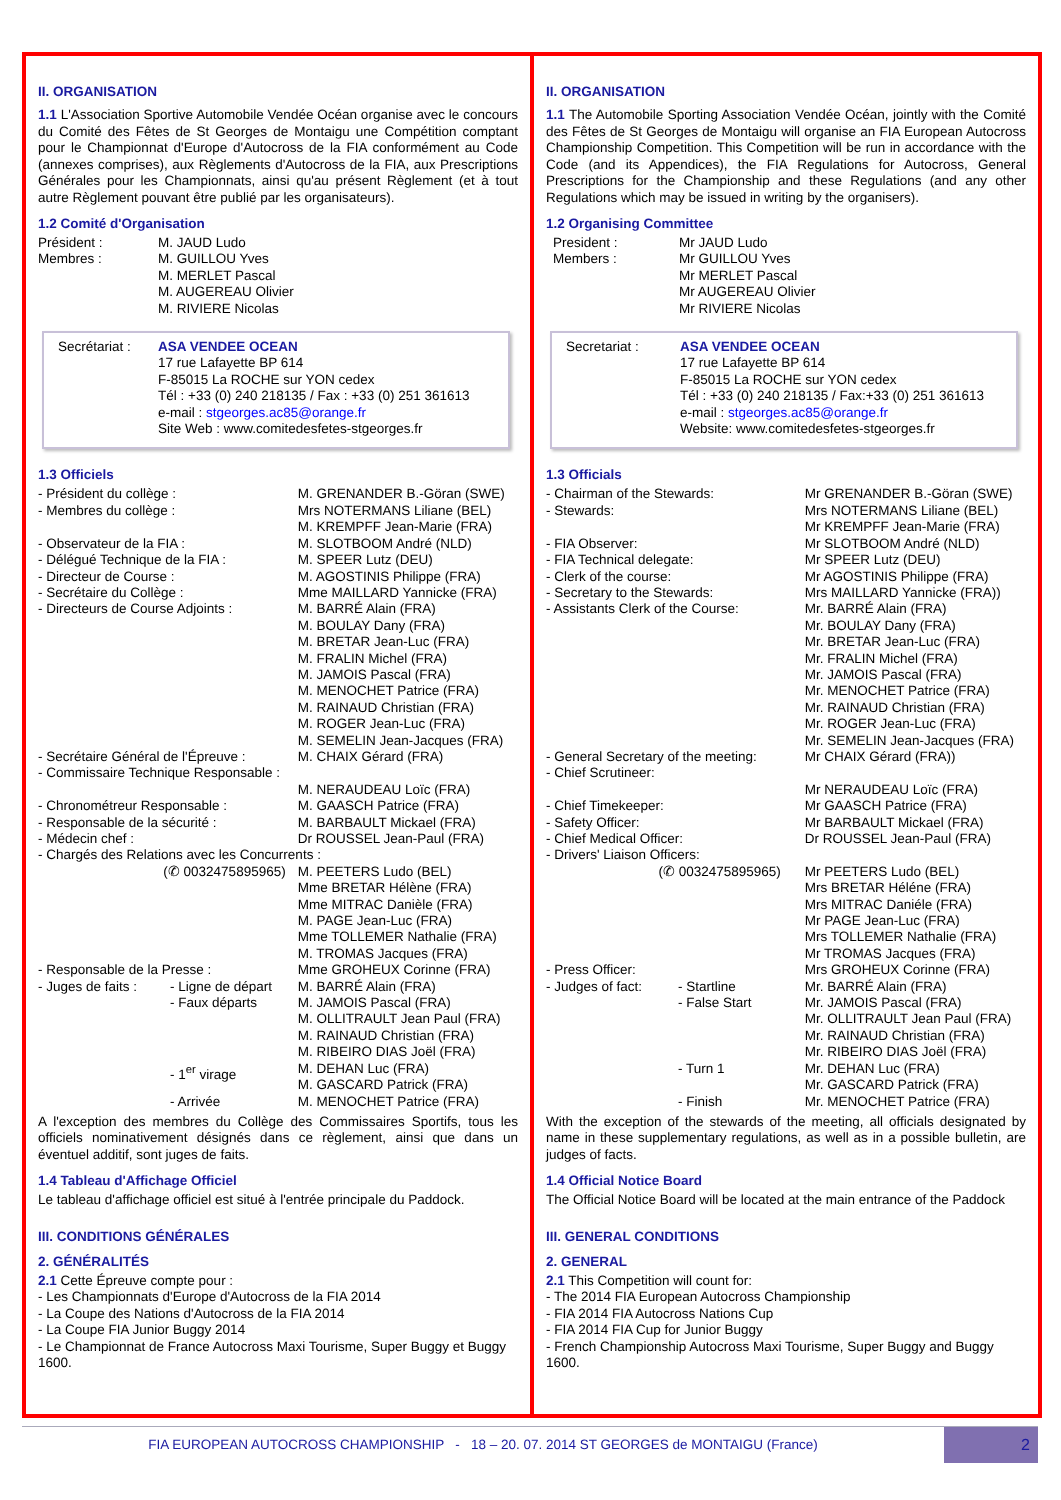II. ORGANISATION
1.1 L'Association Sportive Automobile Vendée Océan organise avec le concours du Comité des Fêtes de St Georges de Montaigu une Compétition comptant pour le Championnat d'Europe d'Autocross de la FIA conformément au Code (annexes comprises), aux Règlements d'Autocross de la FIA, aux Prescriptions Générales pour les Championnats, ainsi qu'au présent Règlement (et à tout autre Règlement pouvant être publié par les organisateurs).
1.2 Comité d'Organisation
| Président : | M. JAUD Ludo |
| Membres : | M. GUILLOU Yves M. MERLET Pascal M. AUGEREAU Olivier M. RIVIERE Nicolas |
| Secrétariat : | ASA VENDEE OCEAN 17 rue Lafayette BP 614 F-85015 La ROCHE sur YON cedex Tél : +33 (0) 240 218135 / Fax : +33 (0) 251 361613 e-mail : stgeorges.ac85@orange.fr Site Web : www.comitedesfetes-stgeorges.fr |
1.3 Officiels
| - Président du collège : | | M. GRENANDER B.-Göran (SWE) |
| - Membres du collège : | | Mrs NOTERMANS Liliane (BEL) M. KREMPFF Jean-Marie (FRA) |
| - Observateur de la FIA : | | M. SLOTBOOM André (NLD) |
| - Délégué Technique de la FIA : | | M. SPEER Lutz (DEU) |
| - Directeur de Course : | | M. AGOSTINIS Philippe (FRA) |
| - Secrétaire du Collège : | | Mme MAILLARD Yannicke (FRA) |
| - Directeurs de Course Adjoints : | | M. BARRÉ Alain (FRA) M. BOULAY Dany (FRA) M. BRETAR Jean-Luc (FRA) M. FRALIN Michel (FRA) M. JAMOIS Pascal (FRA) M. MENOCHET Patrice (FRA) M. RAINAUD Christian (FRA) M. ROGER Jean-Luc (FRA) M. SEMELIN Jean-Jacques (FRA) |
| - Secrétaire Général de l'Épreuve : | | M. CHAIX Gérard (FRA) |
| - Commissaire Technique Responsable : | | |
| | | M. NERAUDEAU Loïc (FRA) |
| - Chronométreur Responsable : | | M. GAASCH Patrice (FRA) |
| - Responsable de la sécurité : | | M. BARBAULT Mickael (FRA) |
| - Médecin chef : | | Dr ROUSSEL Jean-Paul (FRA) |
| - Chargés des Relations avec les Concurrents : | | |
| (✆ 0032475895965) | | M. PEETERS Ludo (BEL) Mme BRETAR Hélène (FRA) Mme MITRAC Danièle (FRA) M. PAGE Jean-Luc (FRA) Mme TOLLEMER Nathalie (FRA) M. TROMAS Jacques (FRA) |
| - Responsable de la Presse : | | Mme GROHEUX Corinne (FRA) |
| - Juges de faits : | - Ligne de départ - Faux départs | M. BARRÉ Alain (FRA) M. JAMOIS Pascal (FRA) M. OLLITRAULT Jean Paul (FRA) M. RAINAUD Christian (FRA) M. RIBEIRO DIAS Joël (FRA) |
| | - 1<sup>er</sup> virage | M. DEHAN Luc (FRA) M. GASCARD Patrick (FRA) |
| | - Arrivée | M. MENOCHET Patrice (FRA) |
A l'exception des membres du Collège des Commissaires Sportifs, tous les officiels nominativement désignés dans ce règlement, ainsi que dans un éventuel additif, sont juges de faits.
1.4 Tableau d'Affichage Officiel
Le tableau d'affichage officiel est situé à l'entrée principale du Paddock.
III. CONDITIONS GÉNÉRALES
2. GÉNÉRALITÉS
2.1 Cette Épreuve compte pour :
- Les Championnats d'Europe d'Autocross de la FIA 2014
- La Coupe des Nations d'Autocross de la FIA 2014
- La Coupe FIA Junior Buggy 2014
- Le Championnat de France Autocross Maxi Tourisme, Super Buggy et Buggy 1600.
II. ORGANISATION
1.1 The Automobile Sporting Association Vendée Océan, jointly with the Comité des Fêtes de St Georges de Montaigu will organise an FIA European Autocross Championship Competition. This Competition will be run in accordance with the Code (and its Appendices), the FIA Regulations for Autocross, General Prescriptions for the Championship and these Regulations (and any other Regulations which may be issued in writing by the organisers).
1.2 Organising Committee
| President : | Mr JAUD Ludo |
| Members : | Mr GUILLOU Yves Mr MERLET Pascal Mr AUGEREAU Olivier Mr RIVIERE Nicolas |
| Secretariat : | ASA VENDEE OCEAN 17 rue Lafayette BP 614 F-85015 La ROCHE sur YON cedex Tél : +33 (0) 240 218135 / Fax:+33 (0) 251 361613 e-mail : stgeorges.ac85@orange.fr Website: www.comitedesfetes-stgeorges.fr |
1.3 Officials
| - Chairman of the Stewards: | | Mr GRENANDER B.-Göran (SWE) |
| - Stewards: | | Mrs NOTERMANS Liliane (BEL) Mr KREMPFF Jean-Marie (FRA) |
| - FIA Observer: | | Mr SLOTBOOM André (NLD) |
| - FIA Technical delegate: | | Mr SPEER Lutz (DEU) |
| - Clerk of the course: | | Mr AGOSTINIS Philippe (FRA) |
| - Secretary to the Stewards: | | Mrs MAILLARD Yannicke (FRA)) |
| - Assistants Clerk of the Course: | | Mr. BARRÉ Alain (FRA) Mr. BOULAY Dany (FRA) Mr. BRETAR Jean-Luc (FRA) Mr. FRALIN Michel (FRA) Mr. JAMOIS Pascal (FRA) Mr. MENOCHET Patrice (FRA) Mr. RAINAUD Christian (FRA) Mr. ROGER Jean-Luc (FRA) Mr. SEMELIN Jean-Jacques (FRA) |
| - General Secretary of the meeting: | | Mr CHAIX Gérard (FRA)) |
| - Chief Scrutineer: | | |
| | | Mr NERAUDEAU Loïc (FRA) |
| - Chief Timekeeper: | | Mr GAASCH Patrice (FRA) |
| - Safety Officer: | | Mr BARBAULT Mickael (FRA) |
| - Chief Medical Officer: | | Dr ROUSSEL Jean-Paul (FRA) |
| - Drivers' Liaison Officers: | | |
| (✆ 0032475895965) | | Mr PEETERS Ludo (BEL) Mrs BRETAR Héléne (FRA) Mrs MITRAC Daniéle (FRA) Mr PAGE Jean-Luc (FRA) Mrs TOLLEMER Nathalie (FRA) Mr TROMAS Jacques (FRA) |
| - Press Officer: | | Mrs GROHEUX Corinne (FRA) |
| - Judges of fact: | - Startline - False Start | Mr. BARRÉ Alain (FRA) Mr. JAMOIS Pascal (FRA) Mr. OLLITRAULT Jean Paul (FRA) Mr. RAINAUD Christian (FRA) Mr. RIBEIRO DIAS Joël (FRA) |
| | - Turn 1 | Mr. DEHAN Luc (FRA) Mr. GASCARD Patrick (FRA) |
| | - Finish | Mr. MENOCHET Patrice (FRA) |
With the exception of the stewards of the meeting, all officials designated by name in these supplementary regulations, as well as in a possible bulletin, are judges of facts.
1.4 Official Notice Board
The Official Notice Board will be located at the main entrance of the Paddock
III. GENERAL CONDITIONS
2. GENERAL
2.1 This Competition will count for:
- The 2014 FIA European Autocross Championship
- FIA 2014 FIA Autocross Nations Cup
- FIA 2014 FIA Cup for Junior Buggy
- French Championship Autocross Maxi Tourisme, Super Buggy and Buggy 1600.
FIA EUROPEAN AUTOCROSS CHAMPIONSHIP - 18 – 20. 07. 2014 ST GEORGES de MONTAIGU (France)
2